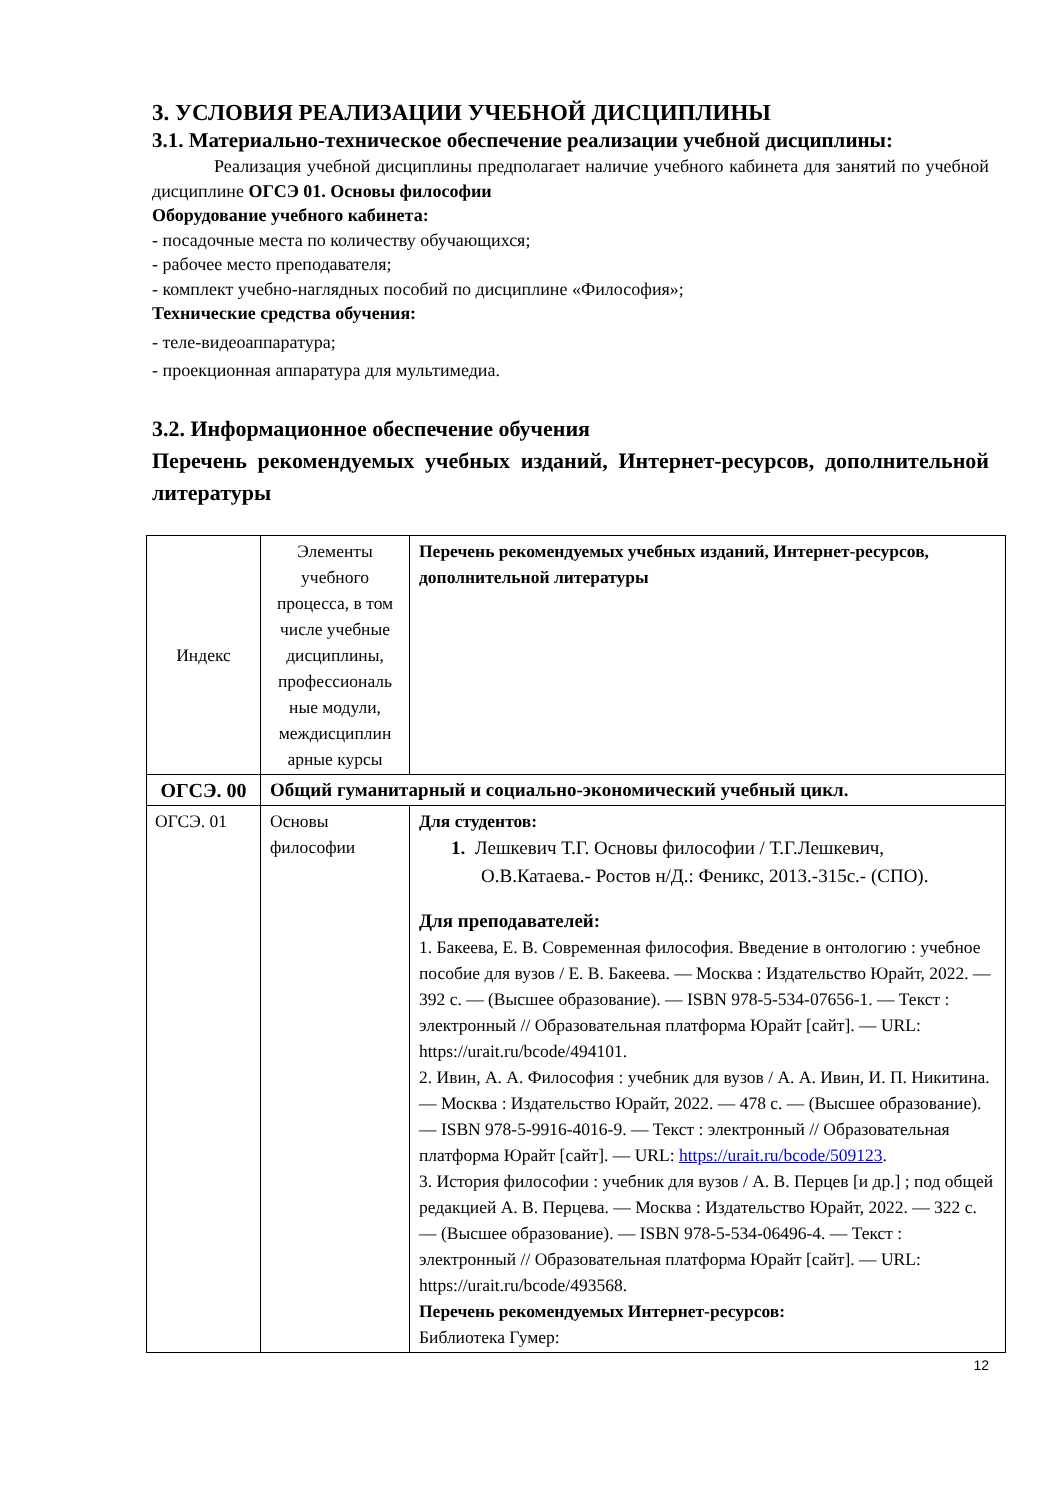3. УСЛОВИЯ РЕАЛИЗАЦИИ УЧЕБНОЙ ДИСЦИПЛИНЫ
3.1. Материально-техническое обеспечение реализации учебной дисциплины:
Реализация учебной дисциплины предполагает наличие учебного кабинета для занятий по учебной дисциплине ОГСЭ 01. Основы философии
Оборудование учебного кабинета:
- посадочные места по количеству обучающихся;
- рабочее место преподавателя;
- комплект учебно-наглядных пособий по дисциплине «Философия»;
Технические средства обучения:
- теле-видеоаппаратура;
- проекционная аппаратура для мультимедиа.
3.2. Информационное обеспечение обучения
Перечень рекомендуемых учебных изданий, Интернет-ресурсов, дополнительной литературы
| Индекс | Элементы учебного процесса, в том числе учебные дисциплины, профессиональ ные модули, междисциплин арные курсы | Перечень рекомендуемых учебных изданий, Интернет-ресурсов, дополнительной литературы |
| ОГСЭ. 00 | Общий гуманитарный и социально-экономический учебный цикл. | |
| ОГСЭ. 01 | Основы философии | Для студентов: 1. Лешкевич Т.Г. Основы философии / Т.Г.Лешкевич, О.В.Катаева.- Ростов н/Д.: Феникс, 2013.-315с.- (СПО). Для преподавателей: 1. Бакеева, Е. В. Современная философия. Введение в онтологию : учебное пособие для вузов / Е. В. Бакеева. — Москва : Издательство Юрайт, 2022. — 392 с. — (Высшее образование). — ISBN 978-5-534-07656-1. — Текст : электронный // Образовательная платформа Юрайт [сайт]. — URL: https://urait.ru/bcode/494101. 2. Ивин, А. А. Философия : учебник для вузов / А. А. Ивин, И. П. Никитина. — Москва : Издательство Юрайт, 2022. — 478 с. — (Высшее образование). — ISBN 978-5-9916-4016-9. — Текст : электронный // Образовательная платформа Юрайт [сайт]. — URL: https://urait.ru/bcode/509123 . 3. История философии : учебник для вузов / А. В. Перцев [и др.] ; под общей редакцией А. В. Перцева. — Москва : Издательство Юрайт, 2022. — 322 с. — (Высшее образование). — ISBN 978-5-534-06496-4. — Текст : электронный // Образовательная платформа Юрайт [сайт]. — URL: https://urait.ru/bcode/493568. Перечень рекомендуемых Интернет-ресурсов: Библиотека Гумер: |
12